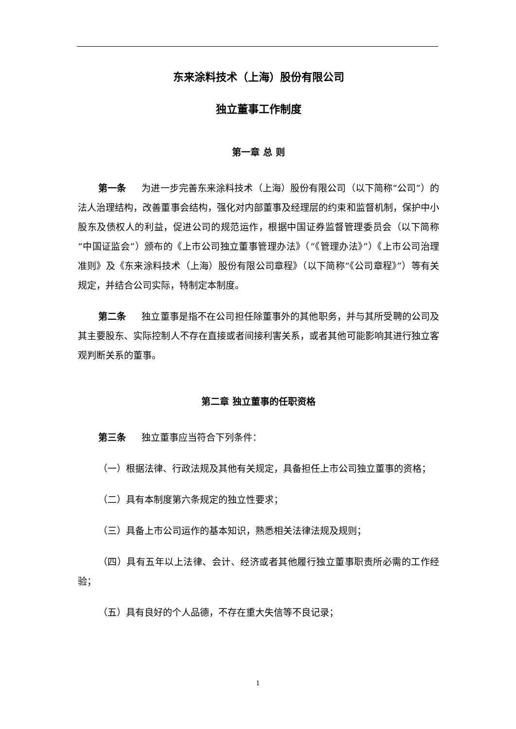东来涂料技术（上海）股份有限公司
独立董事工作制度
第一章 总 则
第一条 为进一步完善东来涂料技术（上海）股份有限公司（以下简称“公司”）的法人治理结构，改善董事会结构，强化对内部董事及经理层的约束和监督机制，保护中小股东及债权人的利益，促进公司的规范运作，根据中国证券监督管理委员会（以下简称“中国证监会”）颁布的《上市公司独立董事管理办法》（“《管理办法》”）《上市公司治理准则》及《东来涂料技术（上海）股份有限公司章程》（以下简称“《公司章程》”）等有关规定，并结合公司实际，特制定本制度。
第二条 独立董事是指不在公司担任除董事外的其他职务，并与其所受聘的公司及其主要股东、实际控制人不存在直接或者间接利害关系，或者其他可能影响其进行独立客观判断关系的董事。
第二章 独立董事的任职资格
第三条 独立董事应当符合下列条件：
（一）根据法律、行政法规及其他有关规定，具备担任上市公司独立董事的资格；
（二）具有本制度第六条规定的独立性要求；
（三）具备上市公司运作的基本知识，熟悉相关法律法规及规则；
（四）具有五年以上法律、会计、经济或者其他履行独立董事职责所必需的工作经验；
（五）具有良好的个人品德，不存在重大失信等不良记录；
1